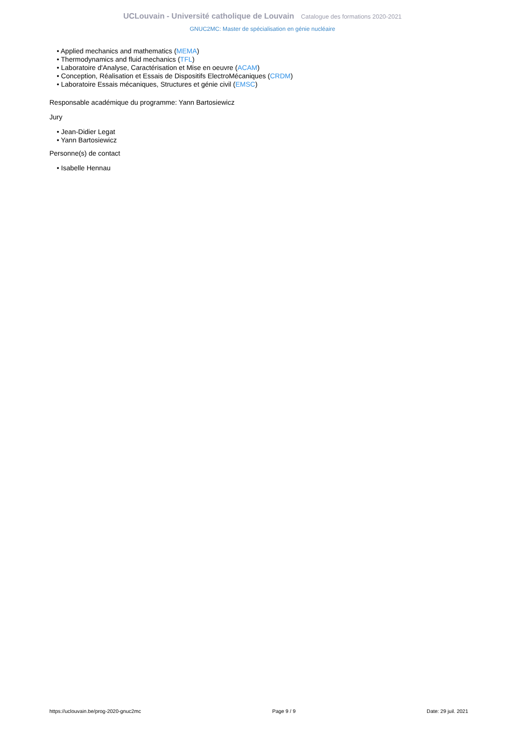UCLouvain - Université catholique de Louvain Catalogue des formations 2020-2021
GNUC2MC: Master de spécialisation en génie nucléaire
• Applied mechanics and mathematics (MEMA)
• Thermodynamics and fluid mechanics (TFL)
• Laboratoire d'Analyse, Caractérisation et Mise en oeuvre (ACAM)
• Conception, Réalisation et Essais de Dispositifs ElectroMécaniques (CRDM)
• Laboratoire Essais mécaniques, Structures et génie civil (EMSC)
Responsable académique du programme: Yann Bartosiewicz
Jury
• Jean-Didier Legat
• Yann Bartosiewicz
Personne(s) de contact
• Isabelle Hennau
https://uclouvain.be/prog-2020-gnuc2mc Page 9 / 9 Date: 29 juil. 2021